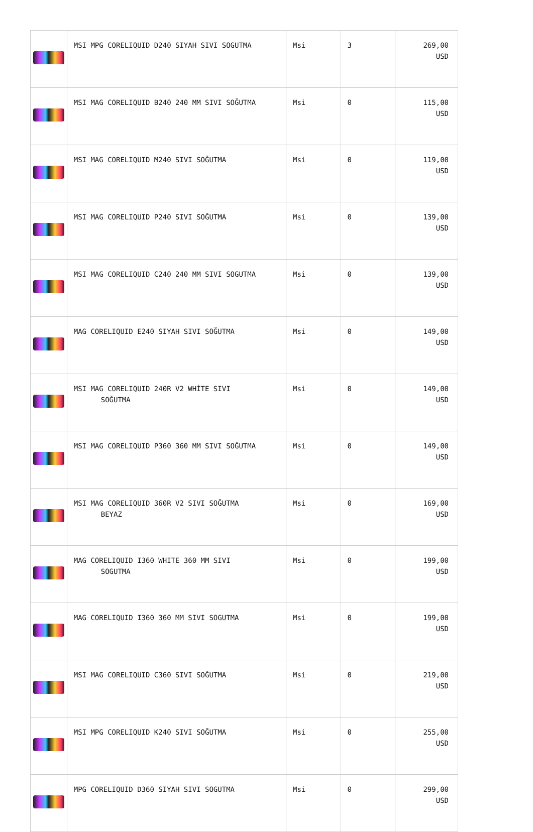| | MSI MPG CORELIQUID D240 SIYAH SIVI SOGUTMA | Msi | 3 | 269,00 USD |
| | MSI MAG CORELIQUID B240 240 MM SIVI SOĞUTMA | Msi | 0 | 115,00 USD |
| | MSI MAG CORELIQUID M240 SIVI SOĞUTMA | Msi | 0 | 119,00 USD |
| | MSI MAG CORELIQUID P240 SIVI SOĞUTMA | Msi | 0 | 139,00 USD |
| | MSI MAG CORELIQUID C240 240 MM SIVI SOGUTMA | Msi | 0 | 139,00 USD |
| | MAG CORELIQUID E240 SIYAH SIVI SOĞUTMA | Msi | 0 | 149,00 USD |
| | MSI MAG CORELIQUID 240R V2 WHİTE SIVI SOĞUTMA | Msi | 0 | 149,00 USD |
| | MSI MAG CORELIQUID P360 360 MM SIVI SOĞUTMA | Msi | 0 | 149,00 USD |
| | MSI MAG CORELIQUID 360R V2 SIVI SOĞUTMA BEYAZ | Msi | 0 | 169,00 USD |
| | MAG CORELIQUID I360 WHITE 360 MM SIVI SOGUTMA | Msi | 0 | 199,00 USD |
| | MAG CORELIQUID I360 360 MM SIVI SOGUTMA | Msi | 0 | 199,00 USD |
| | MSI MAG CORELIQUID C360 SIVI SOĞUTMA | Msi | 0 | 219,00 USD |
| | MSI MPG CORELIQUID K240 SIVI SOĞUTMA | Msi | 0 | 255,00 USD |
| | MPG CORELIQUID D360 SIYAH SIVI SOGUTMA | Msi | 0 | 299,00 USD |